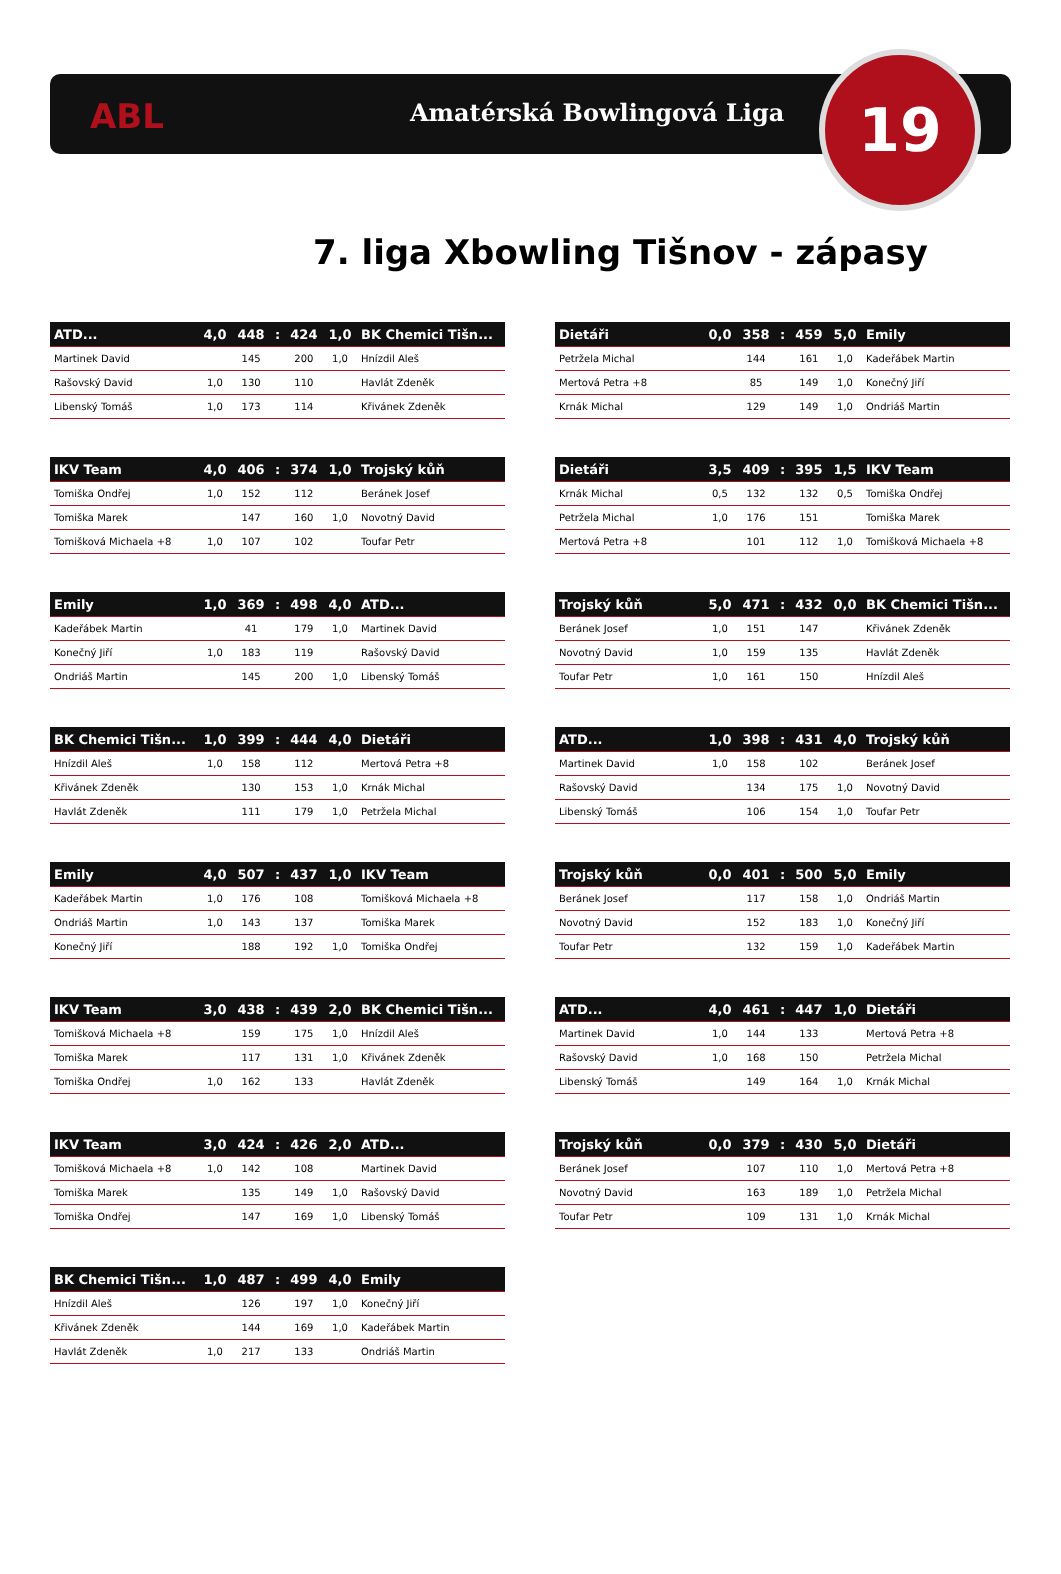ABL Amatérská Bowlingová Liga 19
7. liga Xbowling Tišnov - zápasy
| ATD... | 4,0 | 448 | : | 424 | 1,0 | BK Chemici Tišn... |
| --- | --- | --- | --- | --- | --- | --- |
| Martinek David | | 145 | | 200 | 1,0 | Hnízdil Aleš |
| Rašovský David | 1,0 | 130 | | 110 | | Havlát Zdeněk |
| Libenský Tomáš | 1,0 | 173 | | 114 | | Křivánek Zdeněk |
| Dietáři | 0,0 | 358 | : | 459 | 5,0 | Emily |
| --- | --- | --- | --- | --- | --- | --- |
| Petržela Michal | | 144 | | 161 | 1,0 | Kadeřábek Martin |
| Mertová Petra +8 | | 85 | | 149 | 1,0 | Konečný Jiří |
| Krnák Michal | | 129 | | 149 | 1,0 | Ondriáš Martin |
| IKV Team | 4,0 | 406 | : | 374 | 1,0 | Trojský kůň |
| --- | --- | --- | --- | --- | --- | --- |
| Tomiška Ondřej | 1,0 | 152 | | 112 | | Beránek Josef |
| Tomiška Marek | | 147 | | 160 | 1,0 | Novotný David |
| Tomišková Michaela +8 | 1,0 | 107 | | 102 | | Toufar Petr |
| Dietáři | 3,5 | 409 | : | 395 | 1,5 | IKV Team |
| --- | --- | --- | --- | --- | --- | --- |
| Krnák Michal | 0,5 | 132 | | 132 | 0,5 | Tomiška Ondřej |
| Petržela Michal | 1,0 | 176 | | 151 | | Tomiška Marek |
| Mertová Petra +8 | | 101 | | 112 | 1,0 | Tomišková Michaela +8 |
| Emily | 1,0 | 369 | : | 498 | 4,0 | ATD... |
| --- | --- | --- | --- | --- | --- | --- |
| Kadeřábek Martin | | 41 | | 179 | 1,0 | Martinek David |
| Konečný Jiří | 1,0 | 183 | | 119 | | Rašovský David |
| Ondriáš Martin | | 145 | | 200 | 1,0 | Libenský Tomáš |
| Trojský kůň | 5,0 | 471 | : | 432 | 0,0 | BK Chemici Tišn... |
| --- | --- | --- | --- | --- | --- | --- |
| Beránek Josef | 1,0 | 151 | | 147 | | Křivánek Zdeněk |
| Novotný David | 1,0 | 159 | | 135 | | Havlát Zdeněk |
| Toufar Petr | 1,0 | 161 | | 150 | | Hnízdil Aleš |
| BK Chemici Tišn... | 1,0 | 399 | : | 444 | 4,0 | Dietáři |
| --- | --- | --- | --- | --- | --- | --- |
| Hnízdil Aleš | 1,0 | 158 | | 112 | | Mertová Petra +8 |
| Křivánek Zdeněk | | 130 | | 153 | 1,0 | Krnák Michal |
| Havlát Zdeněk | | 111 | | 179 | 1,0 | Petržela Michal |
| ATD... | 1,0 | 398 | : | 431 | 4,0 | Trojský kůň |
| --- | --- | --- | --- | --- | --- | --- |
| Martinek David | 1,0 | 158 | | 102 | | Beránek Josef |
| Rašovský David | | 134 | | 175 | 1,0 | Novotný David |
| Libenský Tomáš | | 106 | | 154 | 1,0 | Toufar Petr |
| Emily | 4,0 | 507 | : | 437 | 1,0 | IKV Team |
| --- | --- | --- | --- | --- | --- | --- |
| Kadeřábek Martin | 1,0 | 176 | | 108 | | Tomišková Michaela +8 |
| Ondriáš Martin | 1,0 | 143 | | 137 | | Tomiška Marek |
| Konečný Jiří | | 188 | | 192 | 1,0 | Tomiška Ondřej |
| Trojský kůň | 0,0 | 401 | : | 500 | 5,0 | Emily |
| --- | --- | --- | --- | --- | --- | --- |
| Beránek Josef | | 117 | | 158 | 1,0 | Ondriáš Martin |
| Novotný David | | 152 | | 183 | 1,0 | Konečný Jiří |
| Toufar Petr | | 132 | | 159 | 1,0 | Kadeřábek Martin |
| IKV Team | 3,0 | 438 | : | 439 | 2,0 | BK Chemici Tišn... |
| --- | --- | --- | --- | --- | --- | --- |
| Tomišková Michaela +8 | | 159 | | 175 | 1,0 | Hnízdil Aleš |
| Tomiška Marek | | 117 | | 131 | 1,0 | Křivánek Zdeněk |
| Tomiška Ondřej | 1,0 | 162 | | 133 | | Havlát Zdeněk |
| ATD... | 4,0 | 461 | : | 447 | 1,0 | Dietáři |
| --- | --- | --- | --- | --- | --- | --- |
| Martinek David | 1,0 | 144 | | 133 | | Mertová Petra +8 |
| Rašovský David | 1,0 | 168 | | 150 | | Petržela Michal |
| Libenský Tomáš | | 149 | | 164 | 1,0 | Krnák Michal |
| IKV Team | 3,0 | 424 | : | 426 | 2,0 | ATD... |
| --- | --- | --- | --- | --- | --- | --- |
| Tomišková Michaela +8 | 1,0 | 142 | | 108 | | Martinek David |
| Tomiška Marek | | 135 | | 149 | 1,0 | Rašovský David |
| Tomiška Ondřej | | 147 | | 169 | 1,0 | Libenský Tomáš |
| Trojský kůň | 0,0 | 379 | : | 430 | 5,0 | Dietáři |
| --- | --- | --- | --- | --- | --- | --- |
| Beránek Josef | | 107 | | 110 | 1,0 | Mertová Petra +8 |
| Novotný David | | 163 | | 189 | 1,0 | Petržela Michal |
| Toufar Petr | | 109 | | 131 | 1,0 | Krnák Michal |
| BK Chemici Tišn... | 1,0 | 487 | : | 499 | 4,0 | Emily |
| --- | --- | --- | --- | --- | --- | --- |
| Hnízdil Aleš | | 126 | | 197 | 1,0 | Konečný Jiří |
| Křivánek Zdeněk | | 144 | | 169 | 1,0 | Kadeřábek Martin |
| Havlát Zdeněk | 1,0 | 217 | | 133 | | Ondriáš Martin |